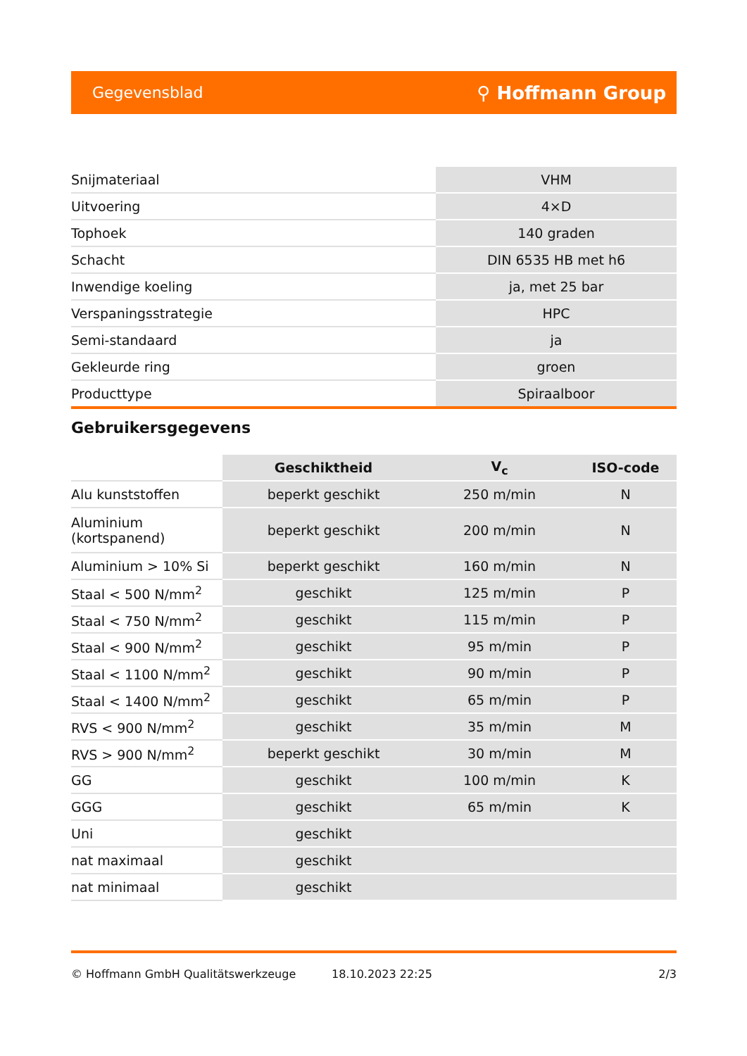Gegevensblad ⚲ Hoffmann Group
| Snijmateriaal | VHM |
| Uitvoering | 4×D |
| Tophoek | 140 graden |
| Schacht | DIN 6535 HB met h6 |
| Inwendige koeling | ja, met 25 bar |
| Verspaningsstrategie | HPC |
| Semi-standaard | ja |
| Gekleurde ring | groen |
| Producttype | Spiraalboor |
Gebruikersgegevens
| | Geschiktheid | V<sub>c</sub> | ISO-code |
| --- | --- | --- | --- |
| Alu kunststoffen | beperkt geschikt | 250 m/min | N |
| Aluminium (kortspanend) | beperkt geschikt | 200 m/min | N |
| Aluminium > 10% Si | beperkt geschikt | 160 m/min | N |
| Staal < 500 N/mm<sup>2</sup> | geschikt | 125 m/min | P |
| Staal < 750 N/mm<sup>2</sup> | geschikt | 115 m/min | P |
| Staal < 900 N/mm<sup>2</sup> | geschikt | 95 m/min | P |
| Staal < 1100 N/mm<sup>2</sup> | geschikt | 90 m/min | P |
| Staal < 1400 N/mm<sup>2</sup> | geschikt | 65 m/min | P |
| RVS < 900 N/mm<sup>2</sup> | geschikt | 35 m/min | M |
| RVS > 900 N/mm<sup>2</sup> | beperkt geschikt | 30 m/min | M |
| GG | geschikt | 100 m/min | K |
| GGG | geschikt | 65 m/min | K |
| Uni | geschikt | | |
| nat maximaal | geschikt | | |
| nat minimaal | geschikt | | |
© Hoffmann GmbH Qualitätswerkzeuge 18.10.2023 22:25 2/3